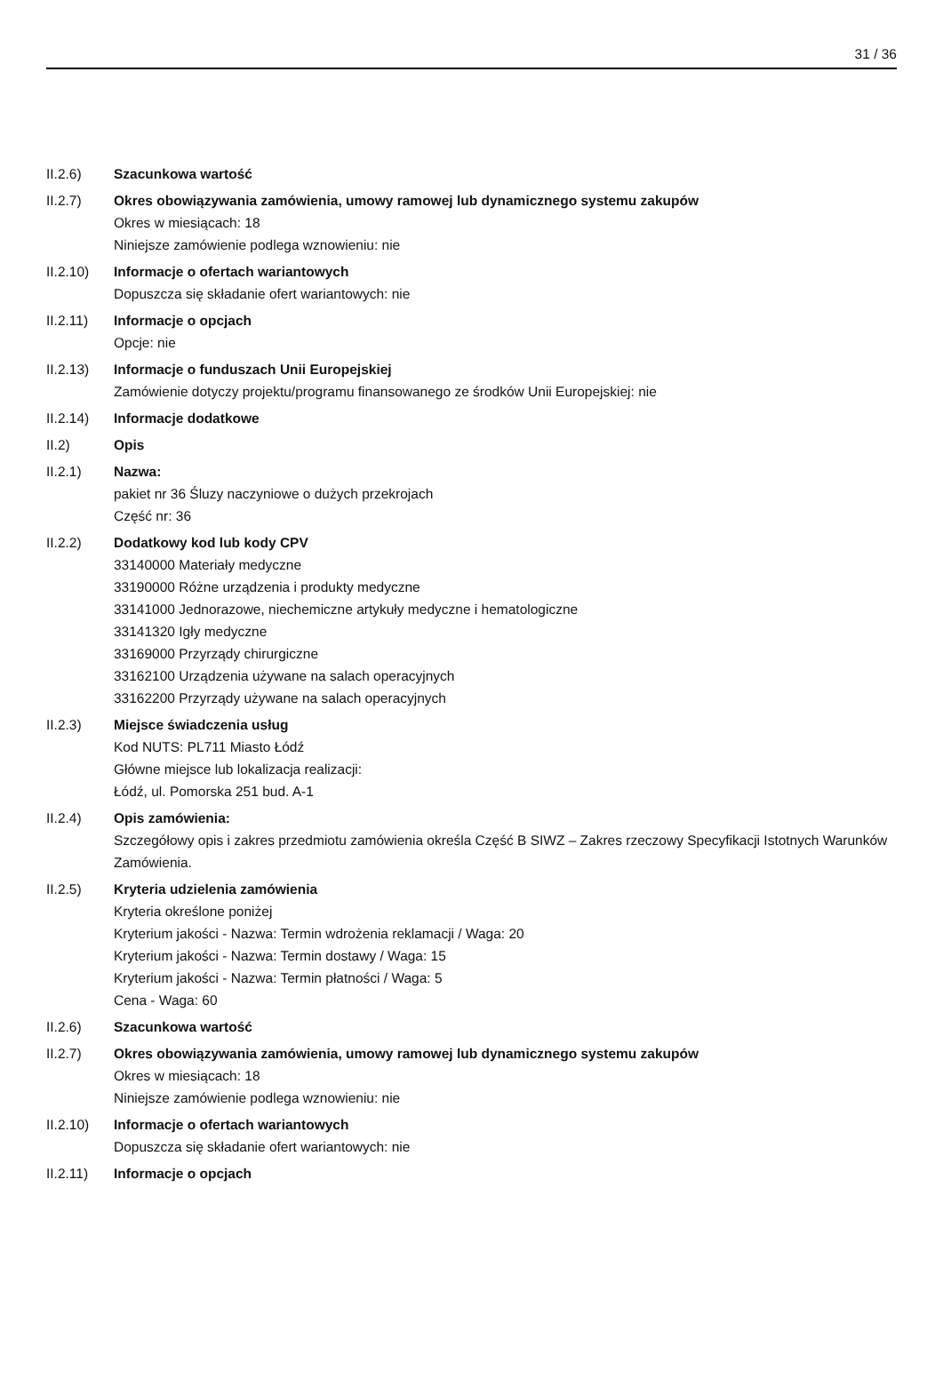31 / 36
II.2.6) Szacunkowa wartość
II.2.7) Okres obowiązywania zamówienia, umowy ramowej lub dynamicznego systemu zakupów
Okres w miesiącach: 18
Niniejsze zamówienie podlega wznowieniu: nie
II.2.10) Informacje o ofertach wariantowych
Dopuszcza się składanie ofert wariantowych: nie
II.2.11) Informacje o opcjach
Opcje: nie
II.2.13) Informacje o funduszach Unii Europejskiej
Zamówienie dotyczy projektu/programu finansowanego ze środków Unii Europejskiej: nie
II.2.14) Informacje dodatkowe
II.2) Opis
II.2.1) Nazwa:
pakiet nr 36 Śluzy naczyniowe o dużych przekrojach
Część nr: 36
II.2.2) Dodatkowy kod lub kody CPV
33140000 Materiały medyczne
33190000 Różne urządzenia i produkty medyczne
33141000 Jednorazowe, niechemiczne artykuły medyczne i hematologiczne
33141320 Igły medyczne
33169000 Przyrządy chirurgiczne
33162100 Urządzenia używane na salach operacyjnych
33162200 Przyrządy używane na salach operacyjnych
II.2.3) Miejsce świadczenia usług
Kod NUTS: PL711 Miasto Łódź
Główne miejsce lub lokalizacja realizacji:
Łódź, ul. Pomorska 251 bud. A-1
II.2.4) Opis zamówienia:
Szczegółowy opis i zakres przedmiotu zamówienia określa Część B SIWZ – Zakres rzeczowy Specyfikacji Istotnych Warunków Zamówienia.
II.2.5) Kryteria udzielenia zamówienia
Kryteria określone poniżej
Kryterium jakości - Nazwa: Termin wdrożenia reklamacji / Waga: 20
Kryterium jakości - Nazwa: Termin dostawy / Waga: 15
Kryterium jakości - Nazwa: Termin płatności / Waga: 5
Cena - Waga: 60
II.2.6) Szacunkowa wartość
II.2.7) Okres obowiązywania zamówienia, umowy ramowej lub dynamicznego systemu zakupów
Okres w miesiącach: 18
Niniejsze zamówienie podlega wznowieniu: nie
II.2.10) Informacje o ofertach wariantowych
Dopuszcza się składanie ofert wariantowych: nie
II.2.11) Informacje o opcjach